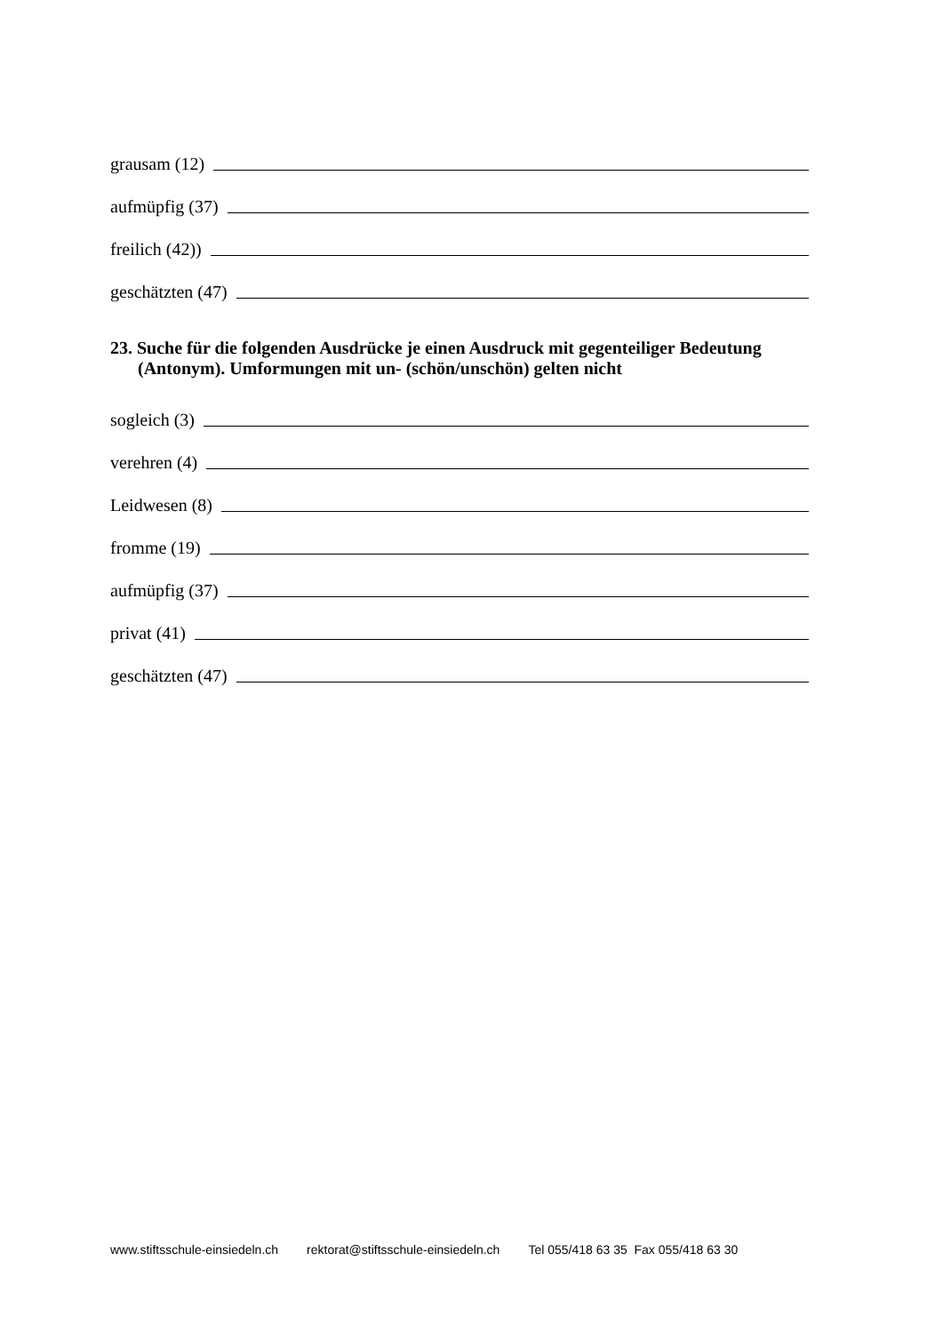grausam (12)
aufmüpfig (37)
freilich (42))
geschätzten (47)
23. Suche für die folgenden Ausdrücke je einen Ausdruck mit gegenteiliger Bedeutung (Antonym). Umformungen mit un- (schön/unschön) gelten nicht
sogleich (3)
verehren (4)
Leidwesen (8)
fromme (19)
aufmüpfig (37)
privat (41)
geschätzten (47)
www.stiftsschule-einsiedeln.ch rektorat@stiftsschule-einsiedeln.ch Tel 055/418 63 35 Fax 055/418 63 30